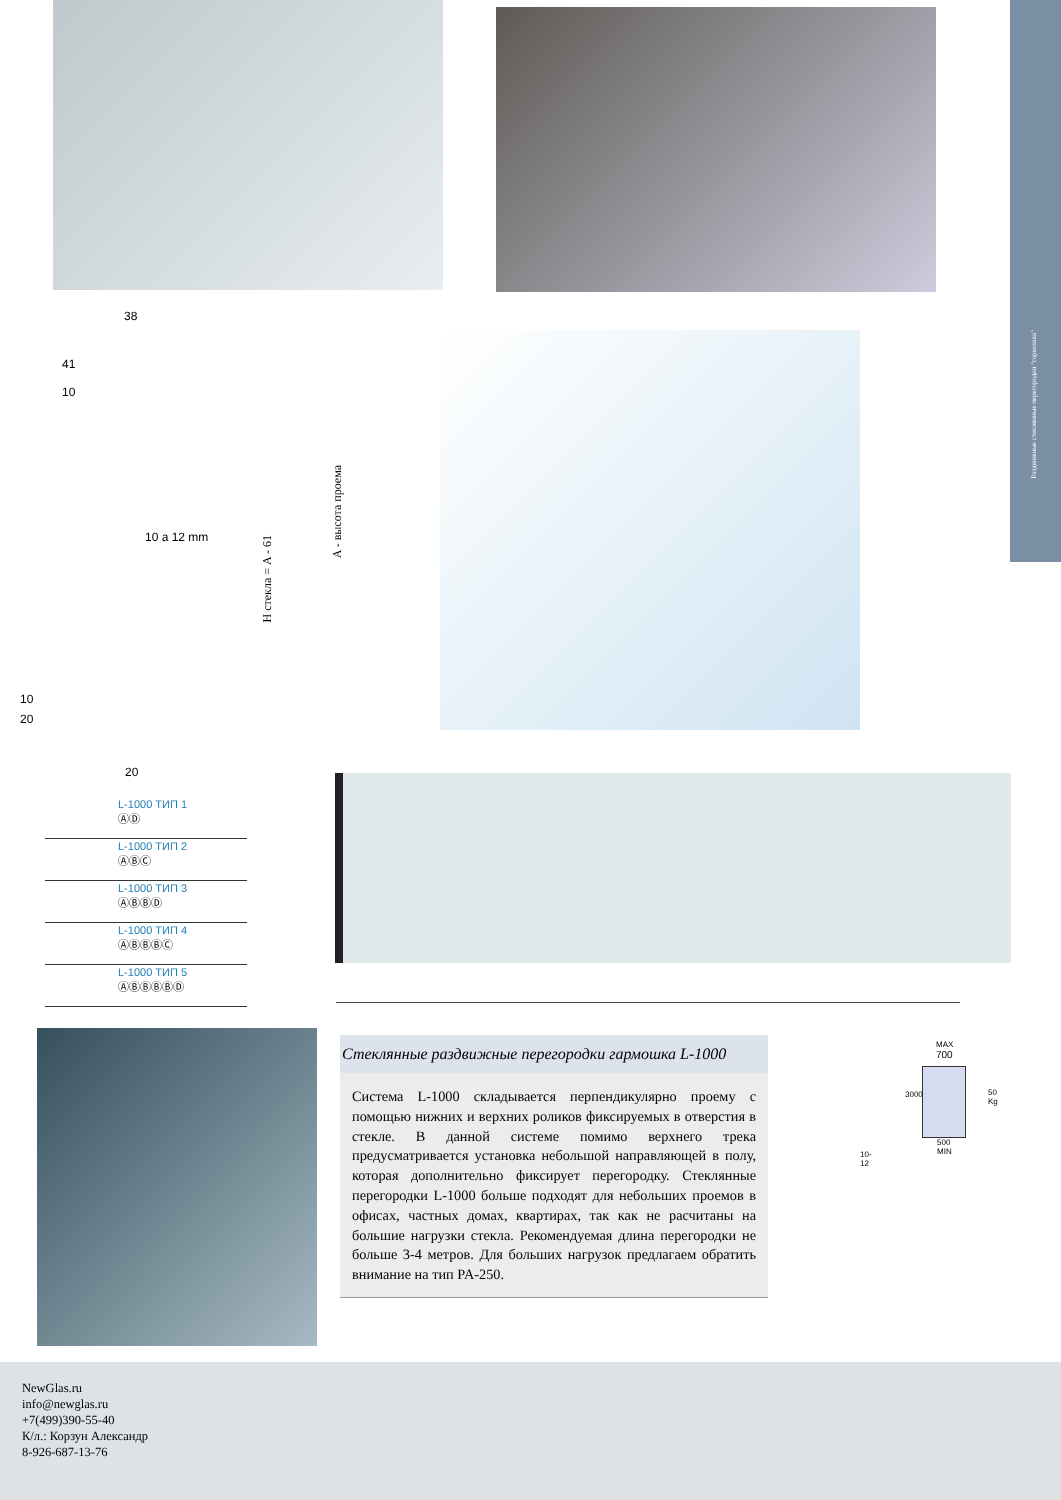Раздвижные стеклянные перегородки "гармошка"
38
41
10
10 a 12 mm
H стекла = A - 61
A - высота проема
10
20
20
| | L-1000 ТИП 1 ⒶⒹ |
| | L-1000 ТИП 2 ⒶⒷⒸ |
| | L-1000 ТИП 3 ⒶⒷⒷⒹ |
| | L-1000 ТИП 4 ⒶⒷⒷⒷⒸ |
| | L-1000 ТИП 5 ⒶⒷⒷⒷⒷⒹ |
Стеклянные раздвижные перегородки гармошка L-1000
Система L-1000 складывается перпендикулярно проему с помощью нижних и верхних роликов фиксируемых в отверстия в стекле. В данной системе помимо верхнего трека предусматривается установка небольшой направляющей в полу, которая дополнительно фиксирует перегородку. Стеклянные перегородки L-1000 больше подходят для небольших проемов в офисах, частных домах, квартирах, так как не расчитаны на большие нагрузки стекла. Рекомендуемая длина перегородки не больше 3-4 метров. Для больших нагрузок предлагаем обратить внимание на тип PA-250.
MAX
700
3000
500
MIN
10-12
50 Kg
NewGlas.ru
info@newglas.ru
+7(499)390-55-40
К/л.: Корзун Александр
8-926-687-13-76